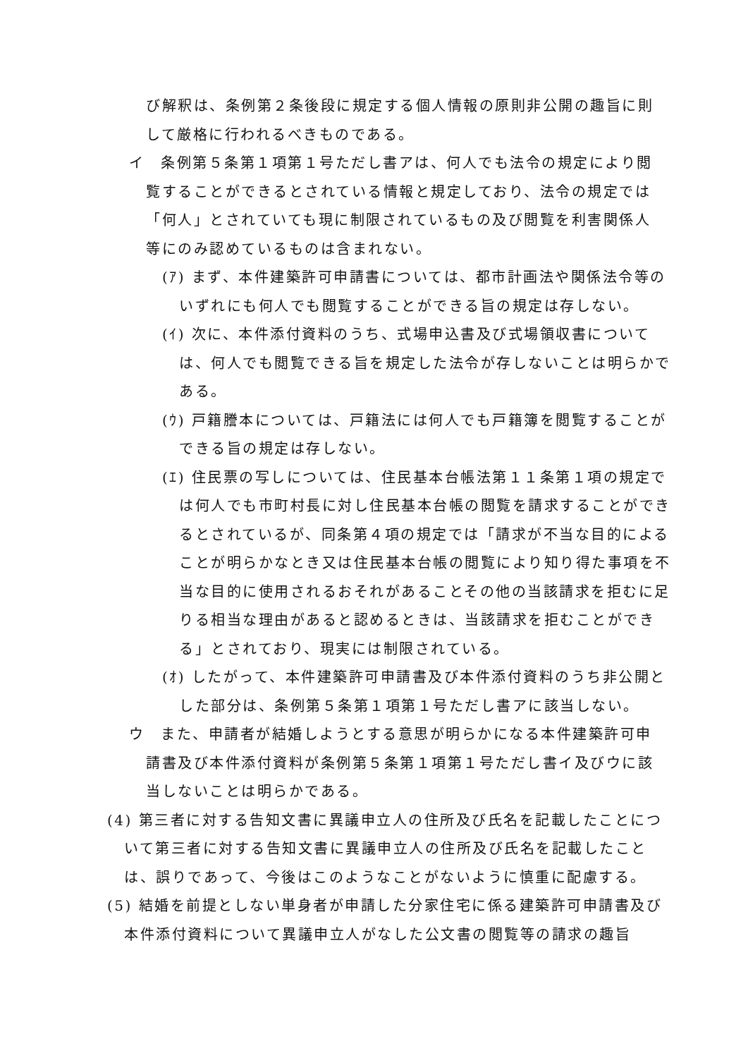び解釈は、条例第２条後段に規定する個人情報の原則非公開の趣旨に則して厳格に行われるべきものである。
イ　条例第５条第１項第１号ただし書アは、何人でも法令の規定により閲覧することができるとされている情報と規定しており、法令の規定では「何人」とされていても現に制限されているもの及び閲覧を利害関係人等にのみ認めているものは含まれない。
(ｱ) まず、本件建築許可申請書については、都市計画法や関係法令等のいずれにも何人でも閲覧することができる旨の規定は存しない。
(ｲ) 次に、本件添付資料のうち、式場申込書及び式場領収書については、何人でも閲覧できる旨を規定した法令が存しないことは明らかである。
(ｳ) 戸籍謄本については、戸籍法には何人でも戸籍簿を閲覧することができる旨の規定は存しない。
(ｴ) 住民票の写しについては、住民基本台帳法第１１条第１項の規定では何人でも市町村長に対し住民基本台帳の閲覧を請求することができるとされているが、同条第４項の規定では「請求が不当な目的によることが明らかなとき又は住民基本台帳の閲覧により知り得た事項を不当な目的に使用されるおそれがあることその他の当該請求を拒むに足りる相当な理由があると認めるときは、当該請求を拒むことができる」とされており、現実には制限されている。
(ｵ) したがって、本件建築許可申請書及び本件添付資料のうち非公開とした部分は、条例第５条第１項第１号ただし書アに該当しない。
ウ　また、申請者が結婚しようとする意思が明らかになる本件建築許可申請書及び本件添付資料が条例第５条第１項第１号ただし書イ及びウに該当しないことは明らかである。
(4) 第三者に対する告知文書に異議申立人の住所及び氏名を記載したことについて第三者に対する告知文書に異議申立人の住所及び氏名を記載したことは、誤りであって、今後はこのようなことがないように慎重に配慮する。
(5) 結婚を前提としない単身者が申請した分家住宅に係る建築許可申請書及び本件添付資料について異議申立人がなした公文書の閲覧等の請求の趣旨